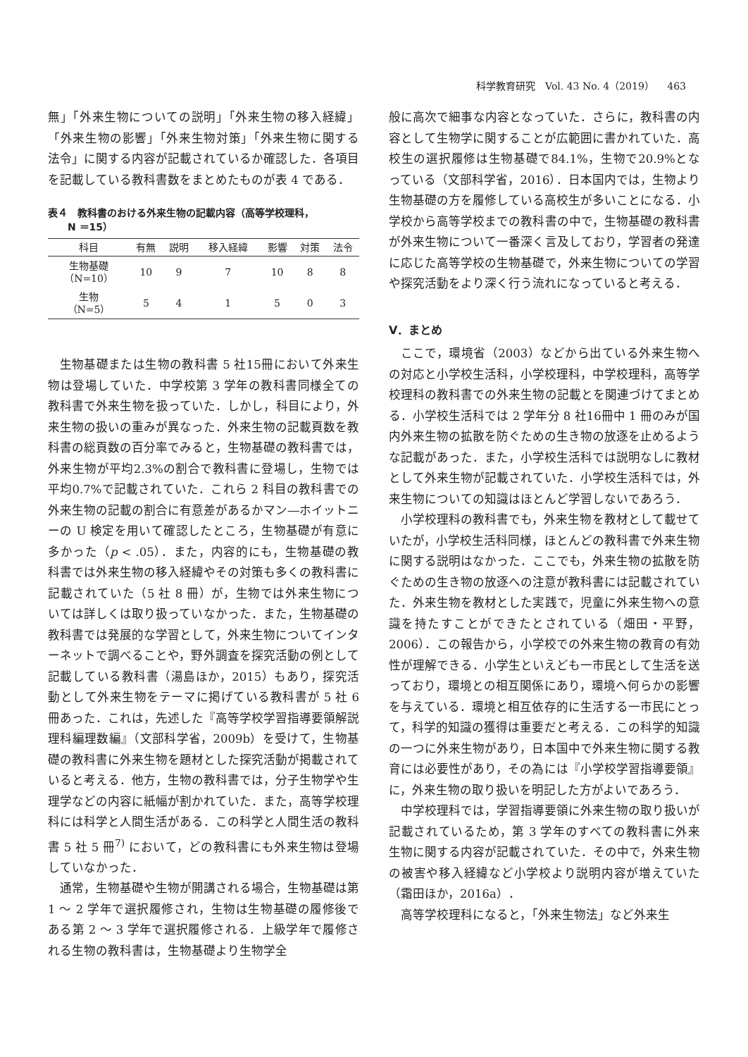科学教育研究　Vol. 43 No. 4（2019）　 463
無」「外来生物についての説明」「外来生物の移入経緯」「外来生物の影響」「外来生物対策」「外来生物に関する法令」に関する内容が記載されているか確認した．各項目を記載している教科書数をまとめたものが表 4 である．
表４　教科書のおける外来生物の記載内容（高等学校理科，
　　N ＝15）
| 科目 | 有無 | 説明 | 移入経緯 | 影響 | 対策 | 法令 |
| --- | --- | --- | --- | --- | --- | --- |
| 生物基礎 （N=10） | 10 | 9 | 7 | 10 | 8 | 8 |
| 生物 （N=5） | 5 | 4 | 1 | 5 | 0 | 3 |
生物基礎または生物の教科書 5 社15冊において外来生物は登場していた．中学校第 3 学年の教科書同様全ての教科書で外来生物を扱っていた．しかし，科目により，外来生物の扱いの重みが異なった．外来生物の記載頁数を教科書の総頁数の百分率でみると，生物基礎の教科書では，外来生物が平均2.3%の割合で教科書に登場し，生物では平均0.7%で記載されていた．これら 2 科目の教科書での外来生物の記載の割合に有意差があるかマン―ホイットニーの U 検定を用いて確認したところ，生物基礎が有意に多かった（p < .05）．また，内容的にも，生物基礎の教科書では外来生物の移入経緯やその対策も多くの教科書に記載されていた（5 社 8 冊）が，生物では外来生物については詳しくは取り扱っていなかった．また，生物基礎の教科書では発展的な学習として，外来生物についてインターネットで調べることや，野外調査を探究活動の例として記載している教科書（湯島ほか，2015）もあり，探究活動として外来生物をテーマに掲げている教科書が 5 社 6 冊あった．これは，先述した『高等学校学習指導要領解説　理科編理数編』（文部科学省，2009b）を受けて，生物基礎の教科書に外来生物を題材とした探究活動が掲載されていると考える．他方，生物の教科書では，分子生物学や生理学などの内容に紙幅が割かれていた．また，高等学校理科には科学と人間生活がある．この科学と人間生活の教科書 5 社 5 冊<sup>7)</sup> において，どの教科書にも外来生物は登場していなかった．
通常，生物基礎や生物が開講される場合，生物基礎は第 1 ～ 2 学年で選択履修され，生物は生物基礎の履修後である第 2 ～ 3 学年で選択履修される．上級学年で履修される生物の教科書は，生物基礎より生物学全
般に高次で細事な内容となっていた．さらに，教科書の内容として生物学に関することが広範囲に書かれていた．高校生の選択履修は生物基礎で84.1%，生物で20.9%となっている（文部科学省，2016）．日本国内では，生物より生物基礎の方を履修している高校生が多いことになる．小学校から高等学校までの教科書の中で，生物基礎の教科書が外来生物について一番深く言及しており，学習者の発達に応じた高等学校の生物基礎で，外来生物についての学習や探究活動をより深く行う流れになっていると考える．
V．まとめ
ここで，環境省（2003）などから出ている外来生物への対応と小学校生活科，小学校理科，中学校理科，高等学校理科の教科書での外来生物の記載とを関連づけてまとめる．小学校生活科では 2 学年分 8 社16冊中 1 冊のみが国内外来生物の拡散を防ぐための生き物の放逐を止めるような記載があった．また，小学校生活科では説明なしに教材として外来生物が記載されていた．小学校生活科では，外来生物についての知識はほとんど学習しないであろう．
小学校理科の教科書でも，外来生物を教材として載せていたが，小学校生活科同様，ほとんどの教科書で外来生物に関する説明はなかった．ここでも，外来生物の拡散を防ぐための生き物の放逐への注意が教科書には記載されていた．外来生物を教材とした実践で，児童に外来生物への意識を持たすことができたとされている（畑田・平野，2006）．この報告から，小学校での外来生物の教育の有効性が理解できる．小学生といえども一市民として生活を送っており，環境との相互関係にあり，環境へ何らかの影響を与えている．環境と相互依存的に生活する一市民にとって，科学的知識の獲得は重要だと考える．この科学的知識の一つに外来生物があり，日本国中で外来生物に関する教育には必要性があり，その為には『小学校学習指導要領』に，外来生物の取り扱いを明記した方がよいであろう．
中学校理科では，学習指導要領に外来生物の取り扱いが記載されているため，第 3 学年のすべての教科書に外来生物に関する内容が記載されていた．その中で，外来生物の被害や移入経緯など小学校より説明内容が増えていた（霜田ほか，2016a）．
高等学校理科になると，「外来生物法」など外来生